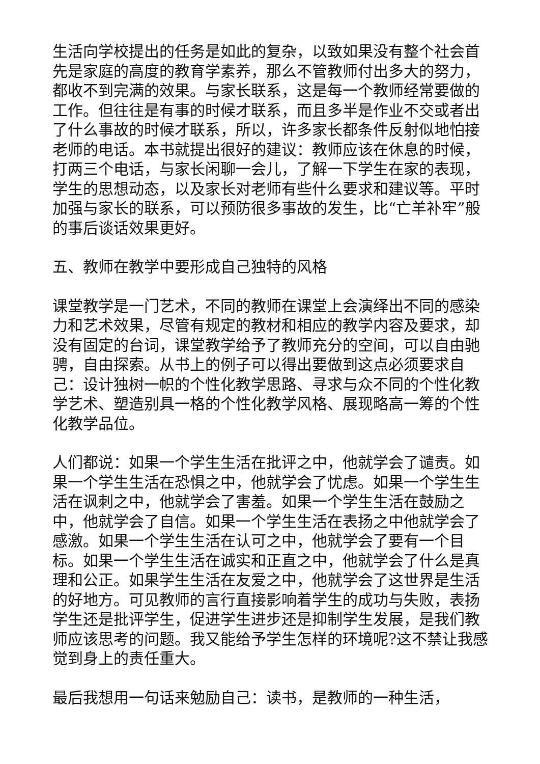生活向学校提出的任务是如此的复杂，以致如果没有整个社会首先是家庭的高度的教育学素养，那么不管教师付出多大的努力，都收不到完满的效果。与家长联系，这是每一个教师经常要做的工作。但往往是有事的时候才联系，而且多半是作业不交或者出了什么事故的时候才联系，所以，许多家长都条件反射似地怕接老师的电话。本书就提出很好的建议：教师应该在休息的时候，打两三个电话，与家长闲聊一会儿，了解一下学生在家的表现，学生的思想动态，以及家长对老师有些什么要求和建议等。平时加强与家长的联系，可以预防很多事故的发生，比“亡羊补牢”般的事后谈话效果更好。
五、教师在教学中要形成自己独特的风格
课堂教学是一门艺术，不同的教师在课堂上会演绎出不同的感染力和艺术效果，尽管有规定的教材和相应的教学内容及要求，却没有固定的台词，课堂教学给予了教师充分的空间，可以自由驰骋，自由探索。从书上的例子可以得出要做到这点必须要求自己：设计独树一帜的个性化教学思路、寻求与众不同的个性化教学艺术、塑造别具一格的个性化教学风格、展现略高一筹的个性化教学品位。
人们都说：如果一个学生生活在批评之中，他就学会了谴责。如果一个学生生活在恐惧之中，他就学会了忧虑。如果一个学生生活在讽刺之中，他就学会了害羞。如果一个学生生活在鼓励之中，他就学会了自信。如果一个学生生活在表扬之中他就学会了感激。如果一个学生生活在认可之中，他就学会了要有一个目标。如果一个学生生活在诚实和正直之中，他就学会了什么是真理和公正。如果学生生活在友爱之中，他就学会了这世界是生活的好地方。可见教师的言行直接影响着学生的成功与失败，表扬学生还是批评学生，促进学生进步还是抑制学生发展，是我们教师应该思考的问题。我又能给予学生怎样的环境呢?这不禁让我感觉到身上的责任重大。
最后我想用一句话来勉励自己：读书，是教师的一种生活，